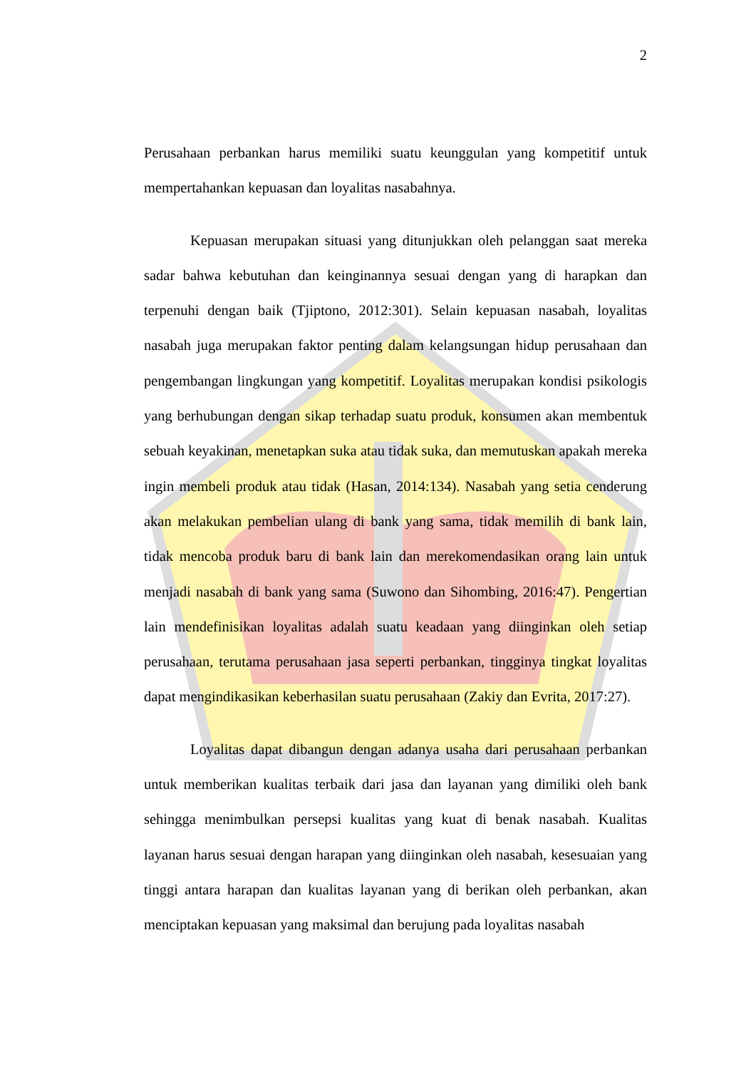2
Perusahaan perbankan harus memiliki suatu keunggulan yang kompetitif untuk mempertahankan kepuasan dan loyalitas nasabahnya.
Kepuasan merupakan situasi yang ditunjukkan oleh pelanggan saat mereka sadar bahwa kebutuhan dan keinginannya sesuai dengan yang di harapkan dan terpenuhi dengan baik (Tjiptono, 2012:301). Selain kepuasan nasabah, loyalitas nasabah juga merupakan faktor penting dalam kelangsungan hidup perusahaan dan pengembangan lingkungan yang kompetitif. Loyalitas merupakan kondisi psikologis yang berhubungan dengan sikap terhadap suatu produk, konsumen akan membentuk sebuah keyakinan, menetapkan suka atau tidak suka, dan memutuskan apakah mereka ingin membeli produk atau tidak (Hasan, 2014:134). Nasabah yang setia cenderung akan melakukan pembelian ulang di bank yang sama, tidak memilih di bank lain, tidak mencoba produk baru di bank lain dan merekomendasikan orang lain untuk menjadi nasabah di bank yang sama (Suwono dan Sihombing, 2016:47). Pengertian lain mendefinisikan loyalitas adalah suatu keadaan yang diinginkan oleh setiap perusahaan, terutama perusahaan jasa seperti perbankan, tingginya tingkat loyalitas dapat mengindikasikan keberhasilan suatu perusahaan (Zakiy dan Evrita, 2017:27).
Loyalitas dapat dibangun dengan adanya usaha dari perusahaan perbankan untuk memberikan kualitas terbaik dari jasa dan layanan yang dimiliki oleh bank sehingga menimbulkan persepsi kualitas yang kuat di benak nasabah. Kualitas layanan harus sesuai dengan harapan yang diinginkan oleh nasabah, kesesuaian yang tinggi antara harapan dan kualitas layanan yang di berikan oleh perbankan, akan menciptakan kepuasan yang maksimal dan berujung pada loyalitas nasabah